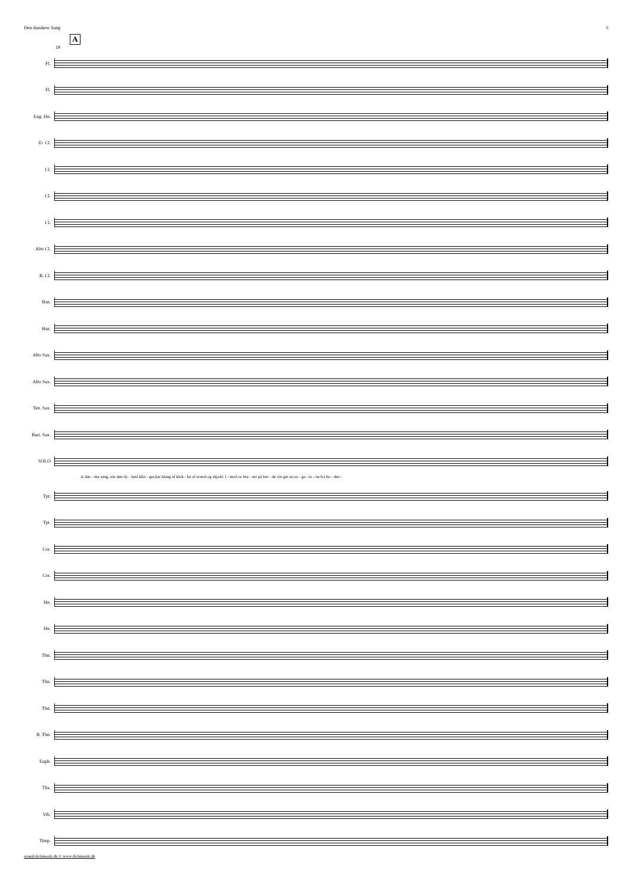Den danskew Sang 3
A
18
Fl.
Fl.
Eng. Hn.
E♭ Cl.
Cl.
Cl.
Cl.
Alto Cl.
B. Cl.
Bsn.
Bsn.
Alto Sax.
Alto Sax.
Ten. Sax.
Bari. Sax.
SOLO
A dan - ske sang, når den dy - best klin - ger,har klang af klok - ke af sværd og skjold. I - mod os bru - ser på bre - de vin ger en sa - ga - to - ne fra he - den -
Tpt.
Tpt.
Cor.
Cor.
Hn.
Hn.
Tbn.
Tbn.
Tbn.
B. Tbn.
Euph.
Tba.
Vib.
Timp.
arne@dichmusik.dk © www.dichmusik.dk